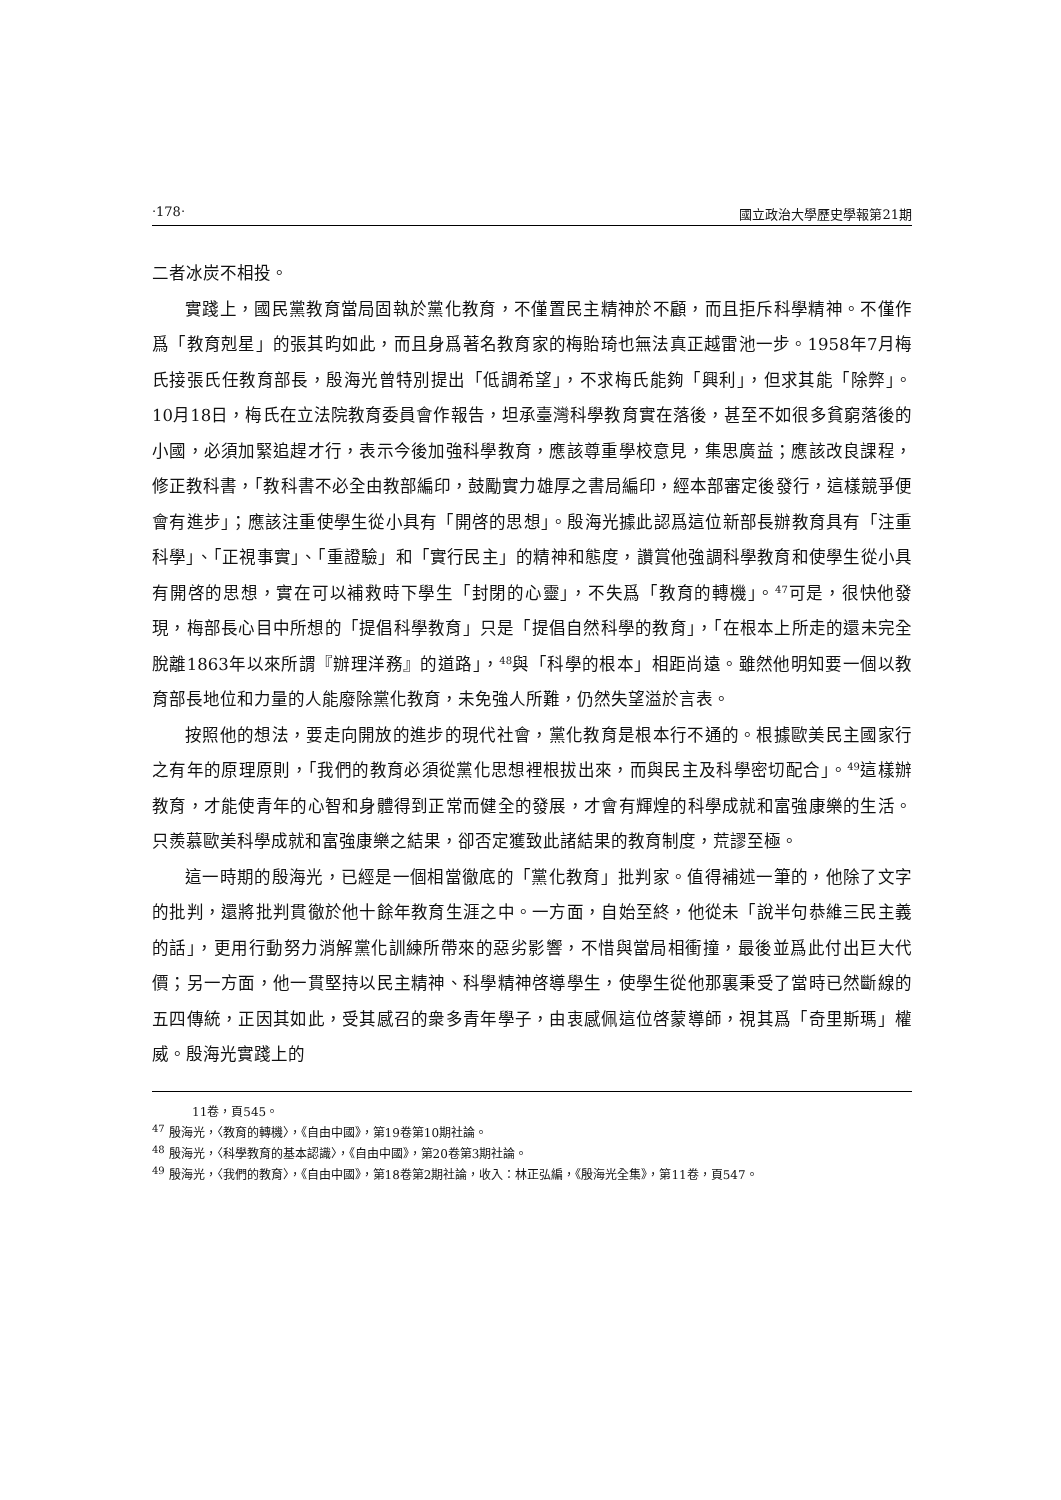‧178‧ 國立政治大學歷史學報第21期
二者冰炭不相投。
實踐上，國民黨教育當局固執於黨化教育，不僅置民主精神於不顧，而且拒斥科學精神。不僅作爲「教育剋星」的張其昀如此，而且身爲著名教育家的梅貽琦也無法真正越雷池一步。1958年7月梅氏接張氏任教育部長，殷海光曾特別提出「低調希望」，不求梅氏能夠「興利」，但求其能「除弊」。10月18日，梅氏在立法院教育委員會作報告，坦承臺灣科學教育實在落後，甚至不如很多貧窮落後的小國，必須加緊追趕才行，表示今後加強科學教育，應該尊重學校意見，集思廣益；應該改良課程，修正教科書，「教科書不必全由教部編印，鼓勵實力雄厚之書局編印，經本部審定後發行，這樣競爭便會有進步」；應該注重使學生從小具有「開啓的思想」。殷海光據此認爲這位新部長辦教育具有「注重科學」、「正視事實」、「重證驗」和「實行民主」的精神和態度，讚賞他強調科學教育和使學生從小具有開啓的思想，實在可以補救時下學生「封閉的心靈」，不失爲「教育的轉機」。<sup>47</sup>可是，很快他發現，梅部長心目中所想的「提倡科學教育」只是「提倡自然科學的教育」，「在根本上所走的還未完全脫離1863年以來所謂『辦理洋務』的道路」，<sup>48</sup>與「科學的根本」相距尚遠。雖然他明知要一個以教育部長地位和力量的人能廢除黨化教育，未免強人所難，仍然失望溢於言表。
按照他的想法，要走向開放的進步的現代社會，黨化教育是根本行不通的。根據歐美民主國家行之有年的原理原則，「我們的教育必須從黨化思想裡根拔出來，而與民主及科學密切配合」。<sup>49</sup>這樣辦教育，才能使青年的心智和身體得到正常而健全的發展，才會有輝煌的科學成就和富強康樂的生活。只羨慕歐美科學成就和富強康樂之結果，卻否定獲致此諸結果的教育制度，荒謬至極。
這一時期的殷海光，已經是一個相當徹底的「黨化教育」批判家。值得補述一筆的，他除了文字的批判，還將批判貫徹於他十餘年教育生涯之中。一方面，自始至終，他從未「說半句恭維三民主義的話」，更用行動努力消解黨化訓練所帶來的惡劣影響，不惜與當局相衝撞，最後並爲此付出巨大代價；另一方面，他一貫堅持以民主精神、科學精神啓導學生，使學生從他那裏秉受了當時已然斷線的五四傳統，正因其如此，受其感召的衆多青年學子，由衷感佩這位啓蒙導師，視其爲「奇里斯瑪」權威。殷海光實踐上的
11卷，頁545。
<sup>47</sup> 殷海光，〈教育的轉機〉，《自由中國》，第19卷第10期社論。
<sup>48</sup> 殷海光，〈科學教育的基本認識〉，《自由中國》，第20卷第3期社論。
<sup>49</sup> 殷海光，〈我們的教育〉，《自由中國》，第18卷第2期社論，收入：林正弘編，《殷海光全集》，第11卷，頁547。